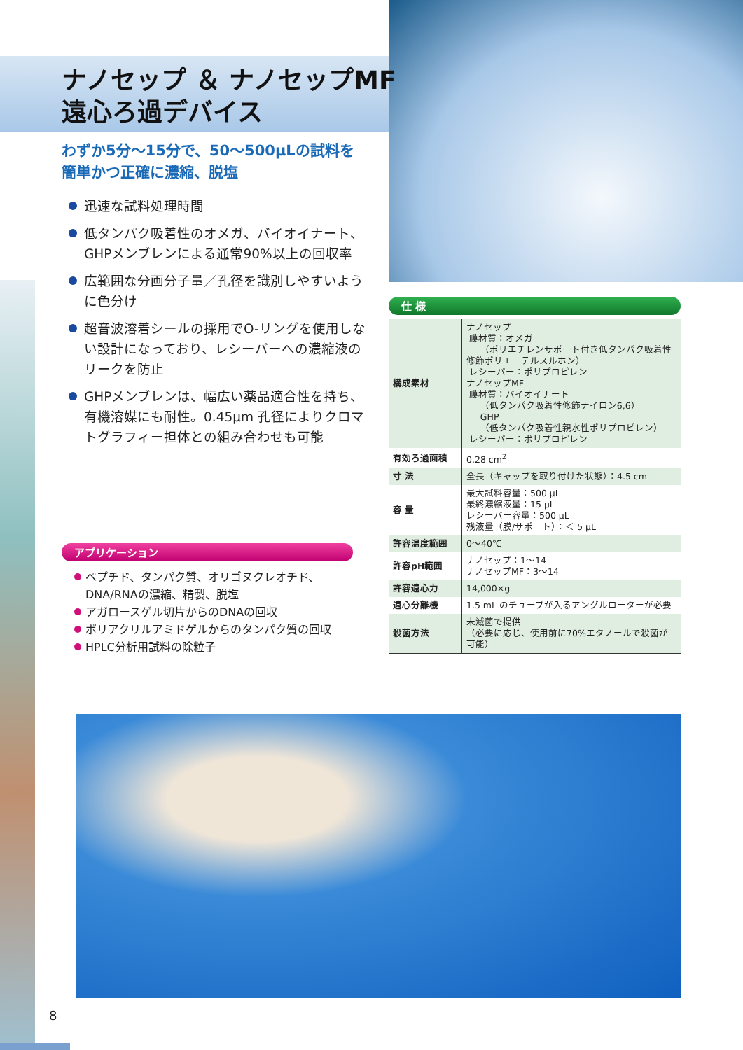ナノセップ ＆ ナノセップMF
遠心ろ過デバイス
わずか5分～15分で、50～500μLの試料を
簡単かつ正確に濃縮、脱塩
迅速な試料処理時間
低タンパク吸着性のオメガ、バイオイナート、GHPメンブレンによる通常90%以上の回収率
広範囲な分画分子量／孔径を識別しやすいように色分け
超音波溶着シールの採用でO-リングを使用しない設計になっており、レシーバーへの濃縮液のリークを防止
GHPメンブレンは、幅広い薬品適合性を持ち、有機溶媒にも耐性。0.45μm 孔径によりクロマトグラフィー担体との組み合わせも可能
アプリケーション
ペプチド、タンパク質、オリゴヌクレオチド、DNA/RNAの濃縮、精製、脱塩
アガロースゲル切片からのDNAの回収
ポリアクリルアミドゲルからのタンパク質の回収
HPLC分析用試料の除粒子
仕 様
| 構成素材 | ナノセップ 膜材質：オメガ （ポリエチレンサポート付き低タンパク吸着性修飾ポリエーテルスルホン） レシーバー：ポリプロピレン ナノセップMF 膜材質：バイオイナート （低タンパク吸着性修飾ナイロン6,6） GHP （低タンパク吸着性親水性ポリプロピレン） レシーバー：ポリプロピレン |
| 有効ろ過面積 | 0.28 cm<sup>2</sup> |
| 寸 法 | 全長（キャップを取り付けた状態）：4.5 cm |
| 容 量 | 最大試料容量：500 μL 最終濃縮液量：15 μL レシーバー容量：500 μL 残液量（膜/サポート）：＜ 5 μL |
| 許容温度範囲 | 0～40℃ |
| 許容pH範囲 | ナノセップ：1～14 ナノセップMF：3～14 |
| 許容遠心力 | 14,000×g |
| 遠心分離機 | 1.5 mL のチューブが入るアングルローターが必要 |
| 殺菌方法 | 未滅菌で提供 （必要に応じ、使用前に70%エタノールで殺菌が可能） |
8